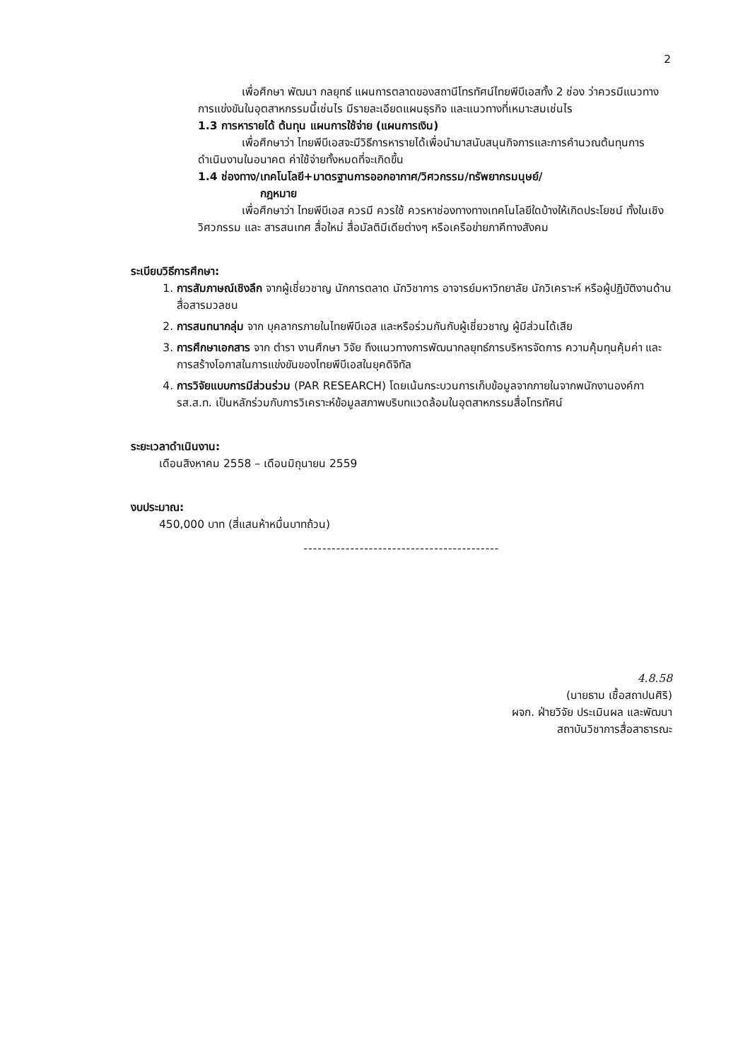2
เพื่อศึกษา พัฒนา กลยุทธ์ แผนการตลาดของสถานีโทรทัศน์ไทยพีบีเอสทั้ง 2 ช่อง ว่าควรมีแนวทางการแข่งขันในอุตสาหกรรมนี้เช่นไร มีรายละเอียดแผนธุรกิจ และแนวทางที่เหมาะสมเช่นไร
1.3 การหารายได้ ต้นทุน แผนการใช้จ่าย (แผนการเงิน)
เพื่อศึกษาว่า ไทยพีบีเอสจะมีวิธีการหารายได้เพื่อนำมาสนับสนุนกิจการและการคำนวณต้นทุนการดำเนินงานในอนาคต ค่าใช้จ่ายทั้งหมดที่จะเกิดขึ้น
1.4 ช่องทาง/เทคโนโลยี+มาตรฐานการออกอากาศ/วิศวกรรม/ทรัพยากรมนุษย์/
กฎหมาย
เพื่อศึกษาว่า ไทยพีบีเอส ควรมี ควรใช้ ควรหาช่องทางทางเทคโนโลยีใดบ้างให้เกิดประโยชน์ ทั้งในเชิงวิศวกรรม และ สารสนเทศ สื่อใหม่ สื่อมัลติมีเดียต่างๆ หรือเครือข่ายภาคีทางสังคม
ระเบียบวิธีการศึกษา:
1. การสัมภาษณ์เชิงลึก จากผู้เชี่ยวชาญ นักการตลาด นักวิชาการ อาจารย์มหาวิทยาลัย นักวิเคราะห์ หรือผู้ปฏิบัติงานด้านสื่อสารมวลชน
2. การสนทนากลุ่ม จาก บุคลากรภายในไทยพีบีเอส และหรือร่วมกันกับผู้เชี่ยวชาญ ผู้มีส่วนได้เสีย
3. การศึกษาเอกสาร จาก ตำรา งานศึกษา วิจัย ถึงแนวทางการพัฒนากลยุทธ์การบริหารจัดการ ความคุ้มทุนคุ้มค่า และการสร้างโอกาสในการแข่งขันของไทยพีบีเอสในยุคดิจิทัล
4. การวิจัยแบบการมีส่วนร่วม (PAR RESEARCH) โดยเน้นกระบวนการเก็บข้อมูลจากภายในจากพนักงานองค์การส.ส.ท. เป็นหลักร่วมกับการวิเคราะห์ข้อมูลสภาพบริบทแวดล้อมในอุตสาหกรรมสื่อโทรทัศน์
ระยะเวลาดำเนินงาน:
เดือนสิงหาคม 2558 – เดือนมิถุนายน 2559
งบประมาณ:
450,000 บาท (สี่แสนห้าหมื่นบาทถ้วน)
------------------------------------------
4.8.58
(นายธาม เชื้อสถาปนศิริ)
ผจก. ฝ่ายวิจัย ประเมินผล และพัฒนา
สถาบันวิชาการสื่อสาธารณะ